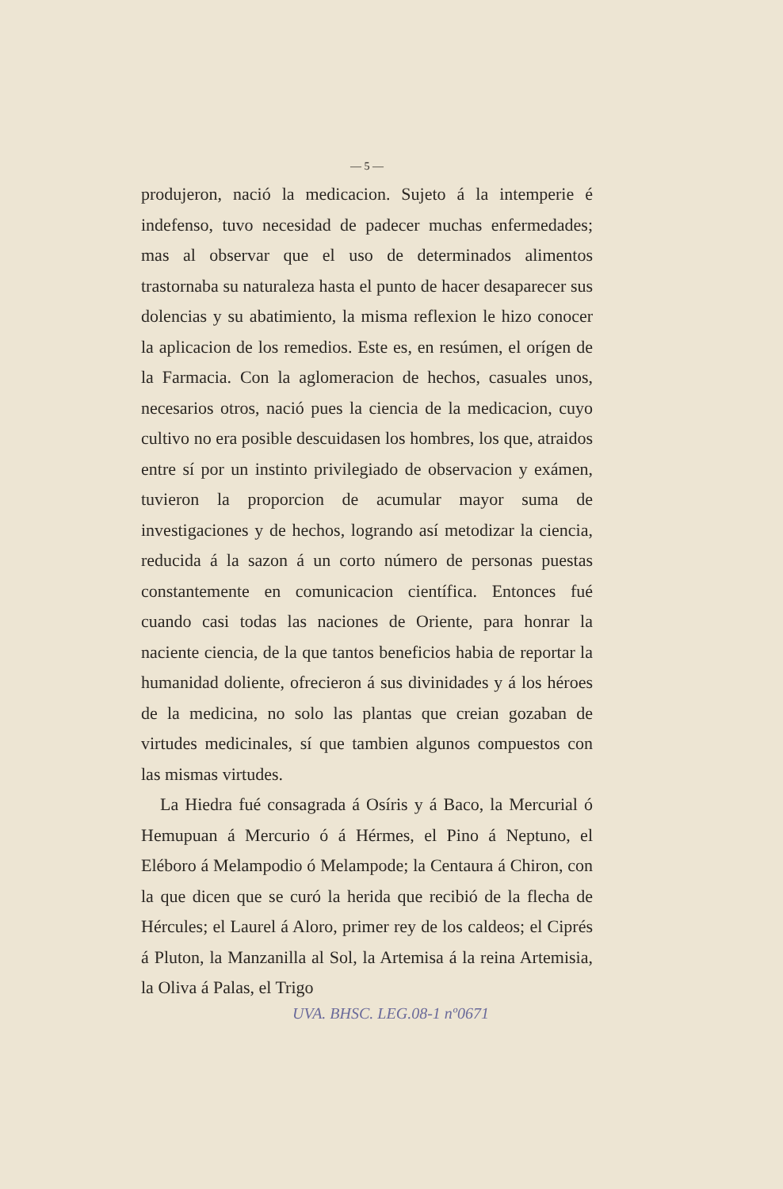— 5 —
produjeron, nació la medicacion. Sujeto á la intemperie é indefenso, tuvo necesidad de padecer muchas enfermedades; mas al observar que el uso de determinados alimentos trastornaba su naturaleza hasta el punto de hacer desaparecer sus dolencias y su abatimiento, la misma reflexion le hizo conocer la aplicacion de los remedios. Este es, en resúmen, el orígen de la Farmacia. Con la aglomeracion de hechos, casuales unos, necesarios otros, nació pues la ciencia de la medicacion, cuyo cultivo no era posible descuidasen los hombres, los que, atraidos entre sí por un instinto privilegiado de observacion y exámen, tuvieron la proporcion de acumular mayor suma de investigaciones y de hechos, logrando así metodizar la ciencia, reducida á la sazon á un corto número de personas puestas constantemente en comunicacion científica. Entonces fué cuando casi todas las naciones de Oriente, para honrar la naciente ciencia, de la que tantos beneficios habia de reportar la humanidad doliente, ofrecieron á sus divinidades y á los héroes de la medicina, no solo las plantas que creian gozaban de virtudes medicinales, sí que tambien algunos compuestos con las mismas virtudes.
La Hiedra fué consagrada á Osíris y á Baco, la Mercurial ó Hemupuan á Mercurio ó á Hérmes, el Pino á Neptuno, el Eléboro á Melampodio ó Melampode; la Centaura á Chiron, con la que dicen que se curó la herida que recibió de la flecha de Hércules; el Laurel á Aloro, primer rey de los caldeos; el Ciprés á Pluton, la Manzanilla al Sol, la Artemisa á la reina Artemisia, la Oliva á Palas, el Trigo
UVA. BHSC. LEG.08-1 nº0671